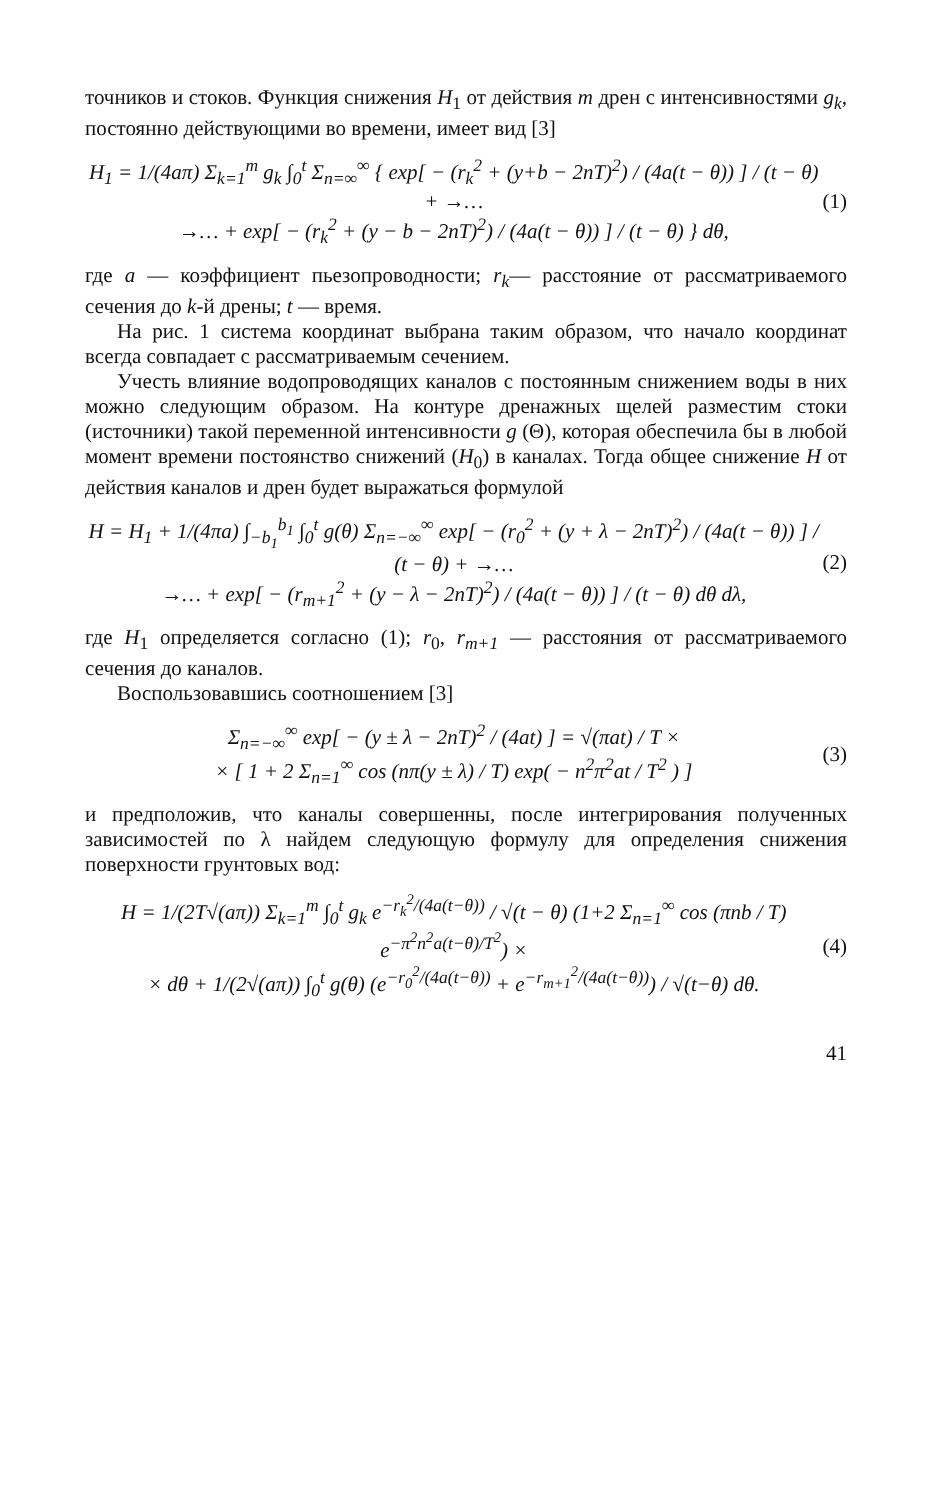точников и стоков. Функция снижения H<sub>1</sub> от действия m дрен с интенсивностями g<sub>k</sub>, постоянно действующими во времени, имеет вид [3]
H<sub>1</sub> = 1/(4aπ) Σ<sub>k=1</sub><sup>m</sup> g<sub>k</sub> ∫<sub>0</sub><sup>t</sup> Σ<sub>n=∞</sub><sup>∞</sup> { exp[ − (r<sub>k</sub><sup>2</sup> + (y+b − 2nT)<sup>2</sup>) / (4a(t − θ)) ] / (t − θ) + →…
→… + exp[ − (r<sub>k</sub><sup>2</sup> + (y − b − 2nT)<sup>2</sup>) / (4a(t − θ)) ] / (t − θ) } dθ,
(1)
где a — коэффициент пьезопроводности; r<sub>k</sub>— расстояние от рассматриваемого сечения до k-й дрены; t — время.
На рис. 1 система координат выбрана таким образом, что начало координат всегда совпадает с рассматриваемым сечением.
Учесть влияние водопроводящих каналов с постоянным снижением воды в них можно следующим образом. На контуре дренажных щелей разместим стоки (источники) такой переменной интенсивности g (Θ), которая обеспечила бы в любой момент времени постоянство снижений (H<sub>0</sub>) в каналах. Тогда общее снижение H от действия каналов и дрен будет выражаться формулой
H = H<sub>1</sub> + 1/(4πa) ∫<sub>−b<sub>1</sub></sub><sup>b<sub>1</sub></sup> ∫<sub>0</sub><sup>t</sup> g(θ) Σ<sub>n=−∞</sub><sup>∞</sup> exp[ − (r<sub>0</sub><sup>2</sup> + (y + λ − 2nT)<sup>2</sup>) / (4a(t − θ)) ] / (t − θ) + →…
→… + exp[ − (r<sub>m+1</sub><sup>2</sup> + (y − λ − 2nT)<sup>2</sup>) / (4a(t − θ)) ] / (t − θ) dθ dλ,
(2)
где H<sub>1</sub> определяется согласно (1); r<sub>0</sub>, r<sub>m+1</sub> — расстояния от рассматриваемого сечения до каналов.
Воспользовавшись соотношением [3]
Σ<sub>n=−∞</sub><sup>∞</sup> exp[ − (y ± λ − 2nT)<sup>2</sup> / (4at) ] = √(πat) / T ×
× [ 1 + 2 Σ<sub>n=1</sub><sup>∞</sup> cos (nπ(y ± λ) / T) exp( − n<sup>2</sup>π<sup>2</sup>at / T<sup>2</sup> ) ]
(3)
и предположив, что каналы совершенны, после интегрирования полученных зависимостей по λ найдем следующую формулу для определения снижения поверхности грунтовых вод:
H = 1/(2T√(aπ)) Σ<sub>k=1</sub><sup>m</sup> ∫<sub>0</sub><sup>t</sup> g<sub>k</sub> e<sup>−r<sub>k</sub><sup>2</sup>/(4a(t−θ))</sup> / √(t − θ) (1+2 Σ<sub>n=1</sub><sup>∞</sup> cos (πnb / T) e<sup>−π<sup>2</sup>n<sup>2</sup>a(t−θ)/T<sup>2</sup></sup>) ×
× dθ + 1/(2√(aπ)) ∫<sub>0</sub><sup>t</sup> g(θ) (e<sup>−r<sub>0</sub><sup>2</sup>/(4a(t−θ))</sup> + e<sup>−r<sub>m+1</sub><sup>2</sup>/(4a(t−θ))</sup>) / √(t−θ) dθ.
(4)
41